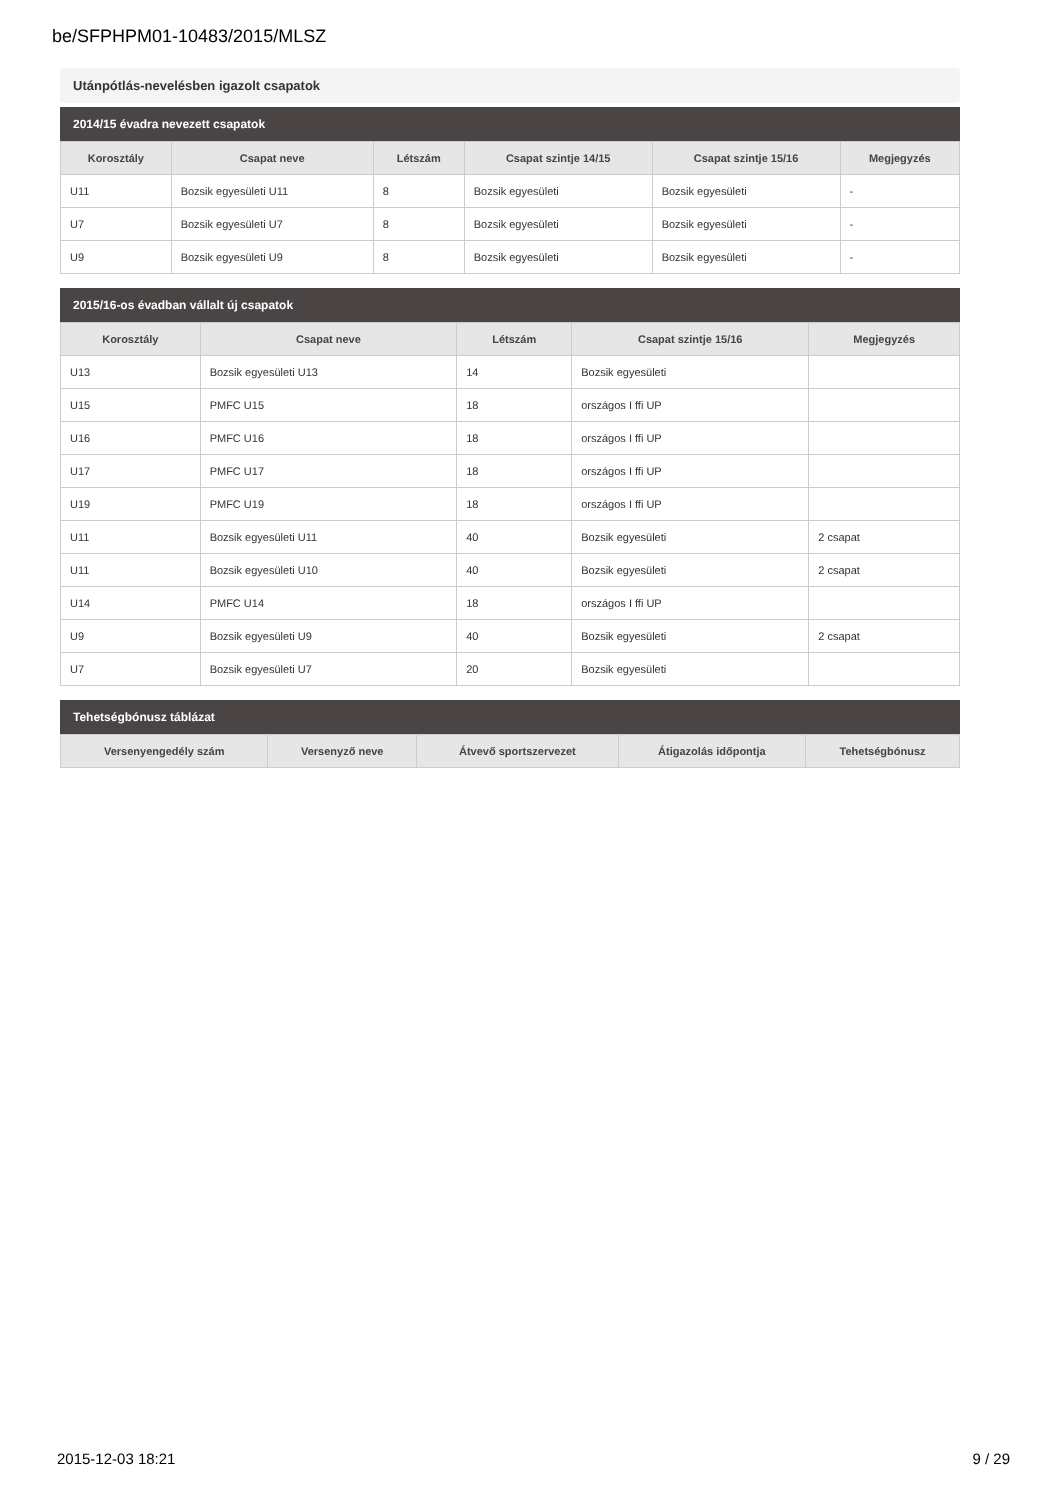be/SFPHPM01-10483/2015/MLSZ
Utánpótlás-nevelésben igazolt csapatok
2014/15 évadra nevezett csapatok
| Korosztály | Csapat neve | Létszám | Csapat szintje 14/15 | Csapat szintje 15/16 | Megjegyzés |
| --- | --- | --- | --- | --- | --- |
| U11 | Bozsik egyesületi U11 | 8 | Bozsik egyesületi | Bozsik egyesületi | - |
| U7 | Bozsik egyesületi U7 | 8 | Bozsik egyesületi | Bozsik egyesületi | - |
| U9 | Bozsik egyesületi U9 | 8 | Bozsik egyesületi | Bozsik egyesületi | - |
2015/16-os évadban vállalt új csapatok
| Korosztály | Csapat neve | Létszám | Csapat szintje 15/16 | Megjegyzés |
| --- | --- | --- | --- | --- |
| U13 | Bozsik egyesületi U13 | 14 | Bozsik egyesületi | |
| U15 | PMFC U15 | 18 | országos I ffi UP | |
| U16 | PMFC U16 | 18 | országos I ffi UP | |
| U17 | PMFC U17 | 18 | országos I ffi UP | |
| U19 | PMFC U19 | 18 | országos I ffi UP | |
| U11 | Bozsik egyesületi U11 | 40 | Bozsik egyesületi | 2 csapat |
| U11 | Bozsik egyesületi U10 | 40 | Bozsik egyesületi | 2 csapat |
| U14 | PMFC U14 | 18 | országos I ffi UP | |
| U9 | Bozsik egyesületi U9 | 40 | Bozsik egyesületi | 2 csapat |
| U7 | Bozsik egyesületi U7 | 20 | Bozsik egyesületi | |
Tehetségbónusz táblázat
| Versenyengedély szám | Versenyző neve | Átvevő sportszervezet | Átigazolás időpontja | Tehetségbónusz |
| --- | --- | --- | --- | --- |
2015-12-03 18:21 9 / 29